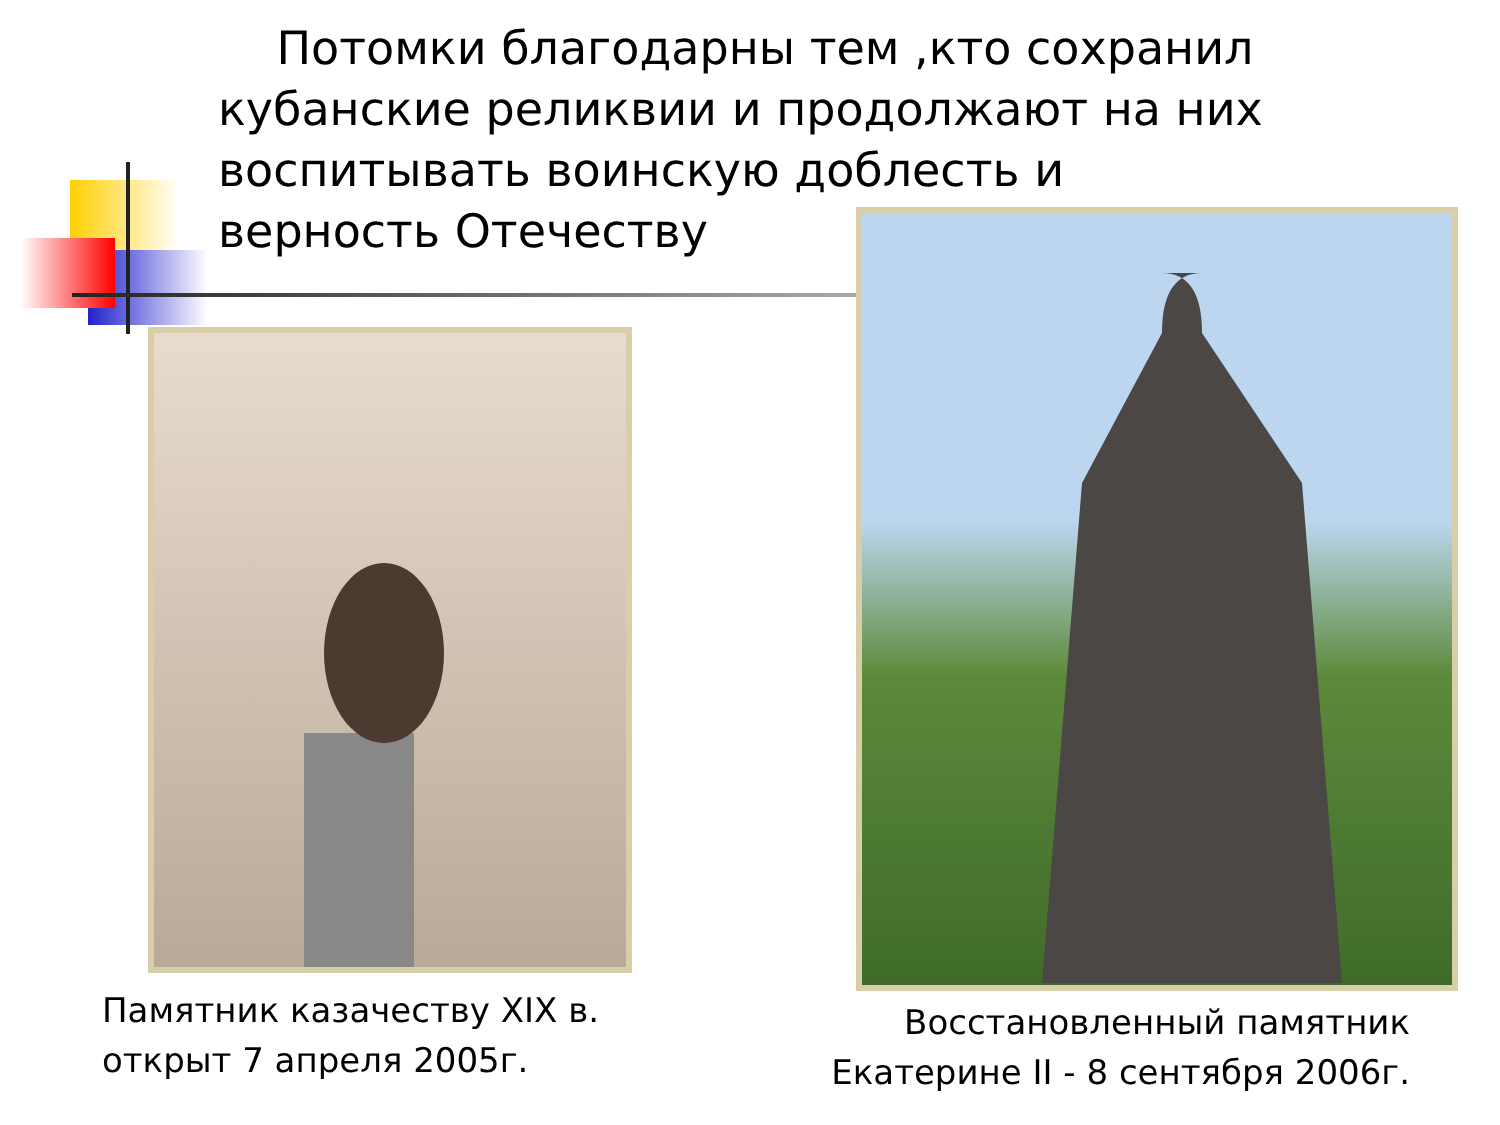Потомки благодарны тем ,кто сохранил кубанские реликвии и продолжают на них воспитывать воинскую доблесть и верность Отечеству
Памятник казачеству XIX в.
открыт 7 апреля 2005г.
Восстановленный памятник
Екатерине II - 8 сентября 2006г.